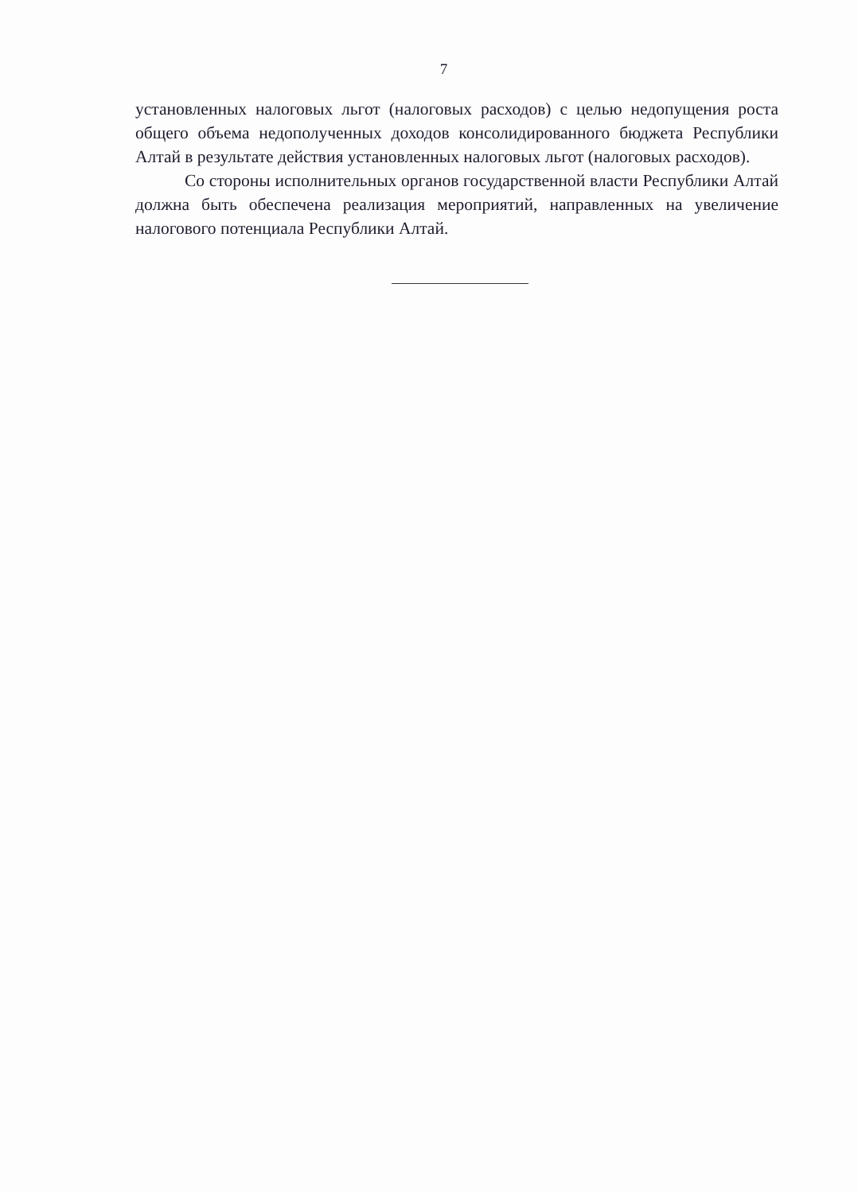7
установленных налоговых льгот (налоговых расходов) с целью недопущения роста общего объема недополученных доходов консолидированного бюджета Республики Алтай в результате действия установленных налоговых льгот (налоговых расходов).
Со стороны исполнительных органов государственной власти Республики Алтай должна быть обеспечена реализация мероприятий, направленных на увеличение налогового потенциала Республики Алтай.